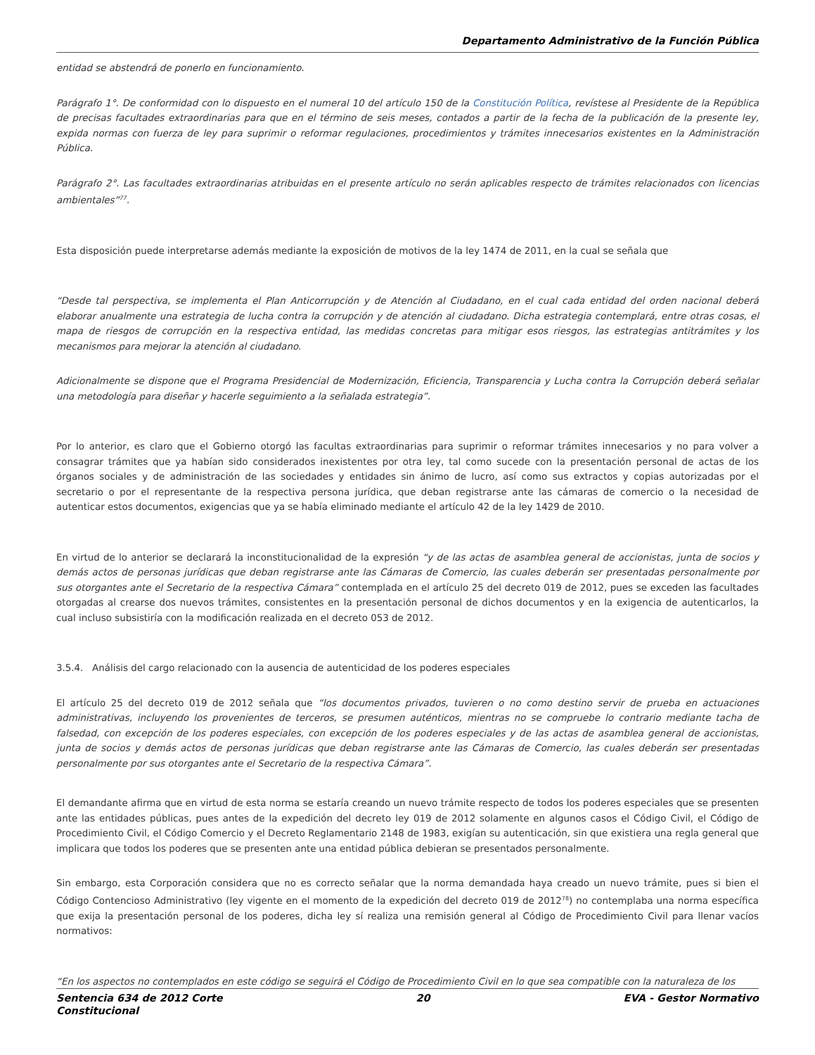Departamento Administrativo de la Función Pública
entidad se abstendrá de ponerlo en funcionamiento.
Parágrafo 1°. De conformidad con lo dispuesto en el numeral 10 del artículo 150 de la Constitución Política, revístese al Presidente de la República de precisas facultades extraordinarias para que en el término de seis meses, contados a partir de la fecha de la publicación de la presente ley, expida normas con fuerza de ley para suprimir o reformar regulaciones, procedimientos y trámites innecesarios existentes en la Administración Pública.
Parágrafo 2°. Las facultades extraordinarias atribuidas en el presente artículo no serán aplicables respecto de trámites relacionados con licencias ambientales”<sup>77</sup>.
Esta disposición puede interpretarse además mediante la exposición de motivos de la ley 1474 de 2011, en la cual se señala que
“Desde tal perspectiva, se implementa el Plan Anticorrupción y de Atención al Ciudadano, en el cual cada entidad del orden nacional deberá elaborar anualmente una estrategia de lucha contra la corrupción y de atención al ciudadano. Dicha estrategia contemplará, entre otras cosas, el mapa de riesgos de corrupción en la respectiva entidad, las medidas concretas para mitigar esos riesgos, las estrategias antitrámites y los mecanismos para mejorar la atención al ciudadano.
Adicionalmente se dispone que el Programa Presidencial de Modernización, Eficiencia, Transparencia y Lucha contra la Corrupción deberá señalar una metodología para diseñar y hacerle seguimiento a la señalada estrategia”.
Por lo anterior, es claro que el Gobierno otorgó las facultas extraordinarias para suprimir o reformar trámites innecesarios y no para volver a consagrar trámites que ya habían sido considerados inexistentes por otra ley, tal como sucede con la presentación personal de actas de los órganos sociales y de administración de las sociedades y entidades sin ánimo de lucro, así como sus extractos y copias autorizadas por el secretario o por el representante de la respectiva persona jurídica, que deban registrarse ante las cámaras de comercio o la necesidad de autenticar estos documentos, exigencias que ya se había eliminado mediante el artículo 42 de la ley 1429 de 2010.
En virtud de lo anterior se declarará la inconstitucionalidad de la expresión “y de las actas de asamblea general de accionistas, junta de socios y demás actos de personas jurídicas que deban registrarse ante las Cámaras de Comercio, las cuales deberán ser presentadas personalmente por sus otorgantes ante el Secretario de la respectiva Cámara” contemplada en el artículo 25 del decreto 019 de 2012, pues se exceden las facultades otorgadas al crearse dos nuevos trámites, consistentes en la presentación personal de dichos documentos y en la exigencia de autenticarlos, la cual incluso subsistiría con la modificación realizada en el decreto 053 de 2012.
3.5.4. Análisis del cargo relacionado con la ausencia de autenticidad de los poderes especiales
El artículo 25 del decreto 019 de 2012 señala que “los documentos privados, tuvieren o no como destino servir de prueba en actuaciones administrativas, incluyendo los provenientes de terceros, se presumen auténticos, mientras no se compruebe lo contrario mediante tacha de falsedad, con excepción de los poderes especiales, con excepción de los poderes especiales y de las actas de asamblea general de accionistas, junta de socios y demás actos de personas jurídicas que deban registrarse ante las Cámaras de Comercio, las cuales deberán ser presentadas personalmente por sus otorgantes ante el Secretario de la respectiva Cámara”.
El demandante afirma que en virtud de esta norma se estaría creando un nuevo trámite respecto de todos los poderes especiales que se presenten ante las entidades públicas, pues antes de la expedición del decreto ley 019 de 2012 solamente en algunos casos el Código Civil, el Código de Procedimiento Civil, el Código Comercio y el Decreto Reglamentario 2148 de 1983, exigían su autenticación, sin que existiera una regla general que implicara que todos los poderes que se presenten ante una entidad pública debieran se presentados personalmente.
Sin embargo, esta Corporación considera que no es correcto señalar que la norma demandada haya creado un nuevo trámite, pues si bien el Código Contencioso Administrativo (ley vigente en el momento de la expedición del decreto 019 de 2012<sup>78</sup>) no contemplaba una norma específica que exija la presentación personal de los poderes, dicha ley sí realiza una remisión general al Código de Procedimiento Civil para llenar vacíos normativos:
“En los aspectos no contemplados en este código se seguirá el Código de Procedimiento Civil en lo que sea compatible con la naturaleza de los
Sentencia 634 de 2012 Corte
Constitucional
20 EVA - Gestor Normativo